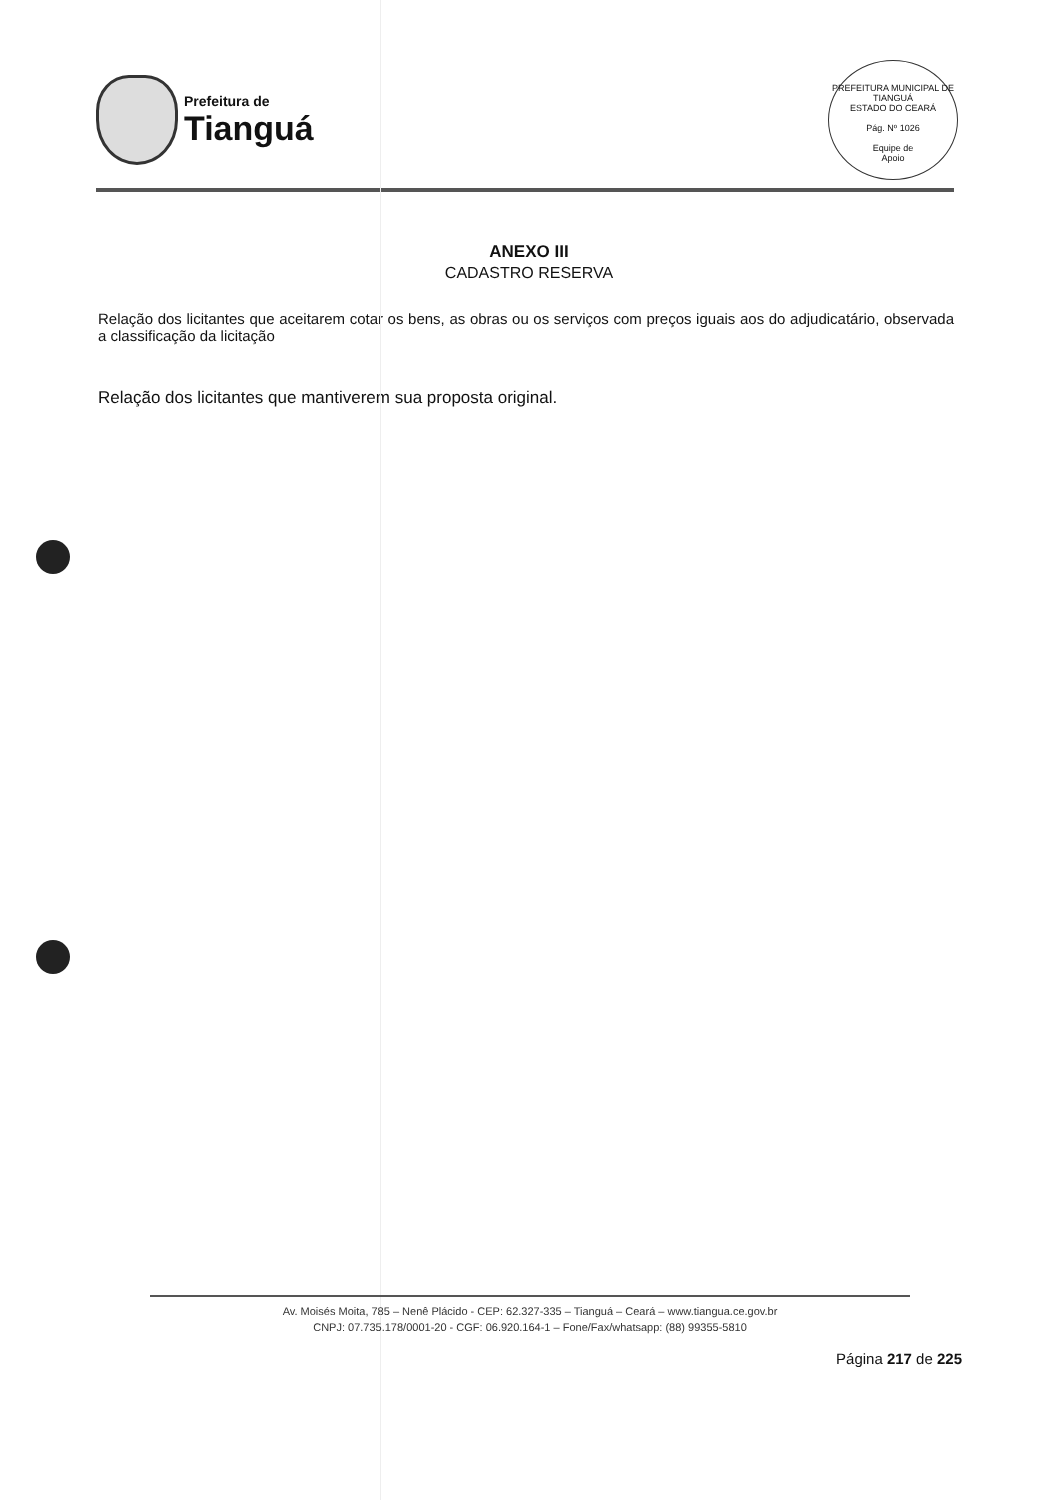Prefeitura de
Tianguá
PREFEITURA MUNICIPAL DE TIANGUÁ
ESTADO DO CEARÁ
Pág. Nº 1026
Equipe de
Apoio
ANEXO III
CADASTRO RESERVA
Relação dos licitantes que aceitarem cotar os bens, as obras ou os serviços com preços iguais aos do adjudicatário, observada a classificação da licitação
Relação dos licitantes que mantiverem sua proposta original.
Av. Moisés Moita, 785 – Nenê Plácido - CEP: 62.327-335 – Tianguá – Ceará – www.tiangua.ce.gov.br
CNPJ: 07.735.178/0001-20 - CGF: 06.920.164-1 – Fone/Fax/whatsapp: (88) 99355-5810
Página 217 de 225